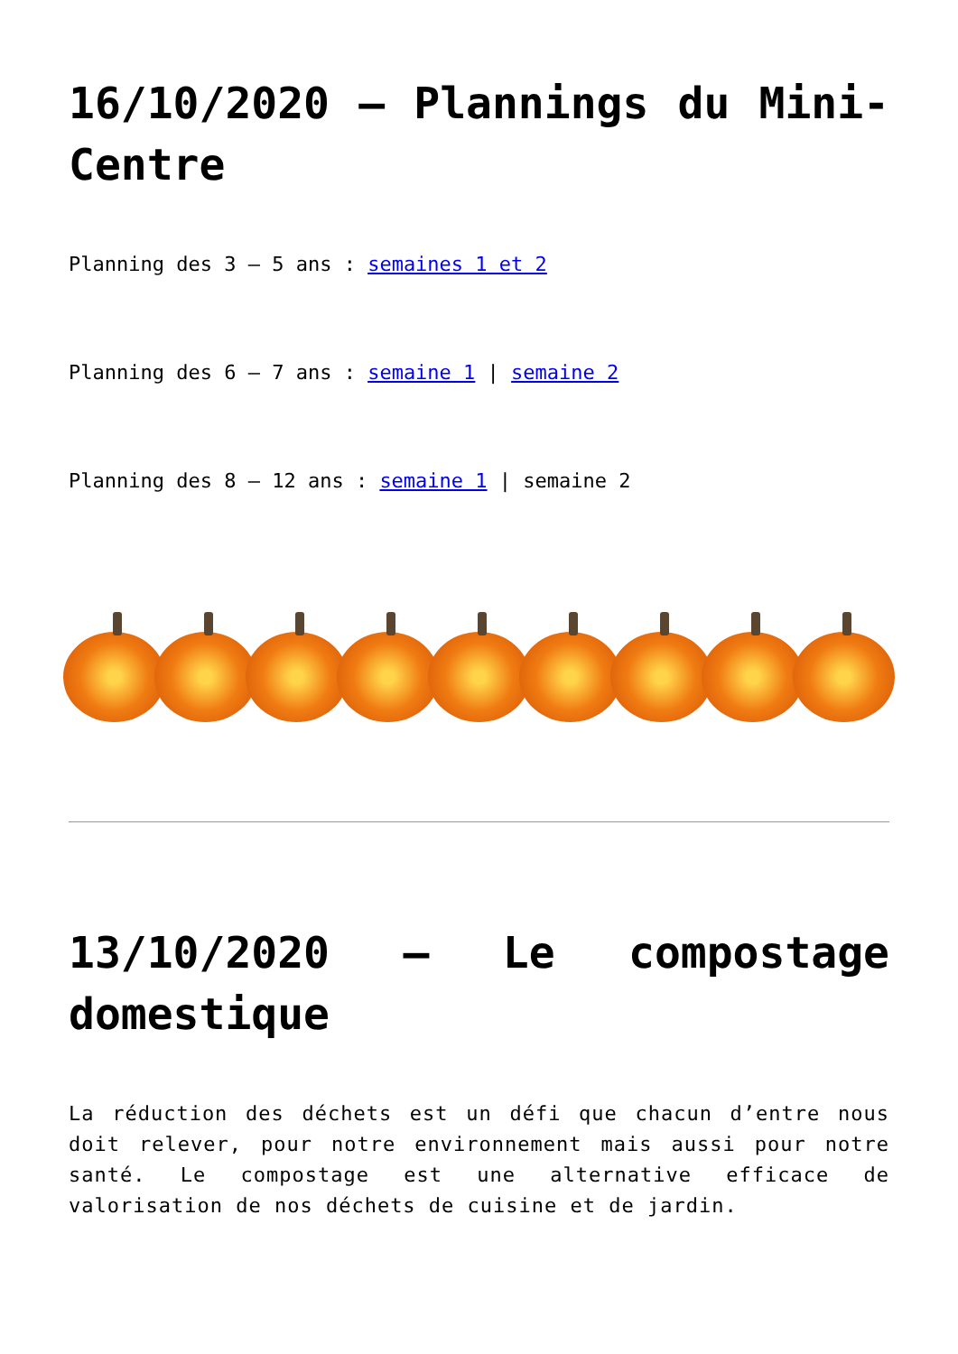16/10/2020 – Plannings du Mini-Centre
Planning des 3 – 5 ans : semaines 1 et 2
Planning des 6 – 7 ans : semaine 1 | semaine 2
Planning des 8 – 12 ans : semaine 1 | semaine 2
13/10/2020 – Le compostage domestique
La réduction des déchets est un défi que chacun d’entre nous doit relever, pour notre environnement mais aussi pour notre santé. Le compostage est une alternative efficace de valorisation de nos déchets de cuisine et de jardin.